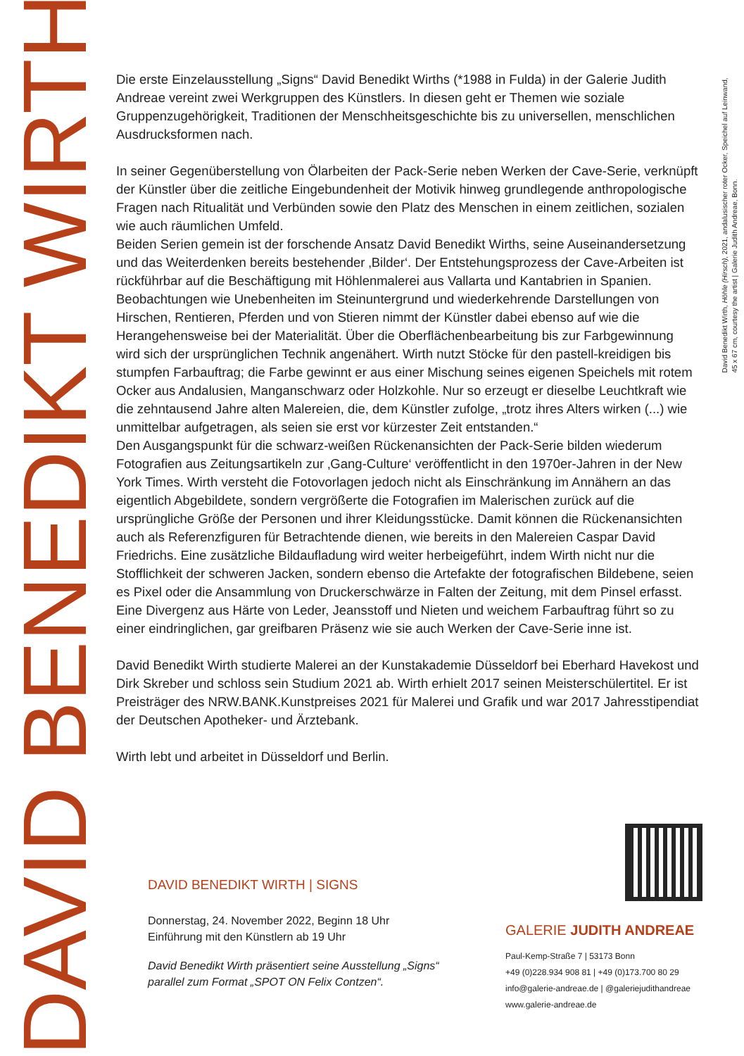DAVID BENEDIKT WIRTH
David Benedikt Wirth, Höhle (Hirsch), 2021, andalusischer roter Ocker, Speichel auf Leinwand,
45 x 67 cm, courtesy the artist | Galerie Judith Andreae, Bonn.
Die erste Einzelausstellung „Signs“ David Benedikt Wirths (*1988 in Fulda) in der Galerie Judith Andreae vereint zwei Werkgruppen des Künstlers. In diesen geht er Themen wie soziale Gruppenzugehörigkeit, Traditionen der Menschheitsgeschichte bis zu universellen, menschlichen Ausdrucksformen nach.
In seiner Gegenüberstellung von Ölarbeiten der Pack-Serie neben Werken der Cave-Serie, verknüpft der Künstler über die zeitliche Eingebundenheit der Motivik hinweg grundlegende anthropologische Fragen nach Ritualität und Verbünden sowie den Platz des Menschen in einem zeitlichen, sozialen wie auch räumlichen Umfeld.
Beiden Serien gemein ist der forschende Ansatz David Benedikt Wirths, seine Auseinandersetzung und das Weiterdenken bereits bestehender ‚Bilder‘. Der Entstehungsprozess der Cave-Arbeiten ist rückführbar auf die Beschäftigung mit Höhlenmalerei aus Vallarta und Kantabrien in Spanien. Beobachtungen wie Unebenheiten im Steinuntergrund und wiederkehrende Darstellungen von Hirschen, Rentieren, Pferden und von Stieren nimmt der Künstler dabei ebenso auf wie die Herangehensweise bei der Materialität. Über die Oberflächenbearbeitung bis zur Farbgewinnung wird sich der ursprünglichen Technik angenähert. Wirth nutzt Stöcke für den pastell-kreidigen bis stumpfen Farbauftrag; die Farbe gewinnt er aus einer Mischung seines eigenen Speichels mit rotem Ocker aus Andalusien, Manganschwarz oder Holzkohle. Nur so erzeugt er dieselbe Leuchtkraft wie die zehntausend Jahre alten Malereien, die, dem Künstler zufolge, „trotz ihres Alters wirken (...) wie unmittelbar aufgetragen, als seien sie erst vor kürzester Zeit entstanden.“
Den Ausgangspunkt für die schwarz-weißen Rückenansichten der Pack-Serie bilden wiederum Fotografien aus Zeitungsartikeln zur ‚Gang-Culture‘ veröffentlicht in den 1970er-Jahren in der New York Times. Wirth versteht die Fotovorlagen jedoch nicht als Einschränkung im Annähern an das eigentlich Abgebildete, sondern vergrößerte die Fotografien im Malerischen zurück auf die ursprüngliche Größe der Personen und ihrer Kleidungsstücke. Damit können die Rückenansichten auch als Referenzfiguren für Betrachtende dienen, wie bereits in den Malereien Caspar David Friedrichs. Eine zusätzliche Bildaufladung wird weiter herbeigeführt, indem Wirth nicht nur die Stofflichkeit der schweren Jacken, sondern ebenso die Artefakte der fotografischen Bildebene, seien es Pixel oder die Ansammlung von Druckerschwärze in Falten der Zeitung, mit dem Pinsel erfasst. Eine Divergenz aus Härte von Leder, Jeansstoff und Nieten und weichem Farbauftrag führt so zu einer eindringlichen, gar greifbaren Präsenz wie sie auch Werken der Cave-Serie inne ist.
David Benedikt Wirth studierte Malerei an der Kunstakademie Düsseldorf bei Eberhard Havekost und Dirk Skreber und schloss sein Studium 2021 ab. Wirth erhielt 2017 seinen Meisterschülertitel. Er ist Preisträger des NRW.BANK.Kunstpreises 2021 für Malerei und Grafik und war 2017 Jahresstipendiat der Deutschen Apotheker- und Ärztebank.
Wirth lebt und arbeitet in Düsseldorf und Berlin.
DAVID BENEDIKT WIRTH | SIGNS
Donnerstag, 24. November 2022, Beginn 18 Uhr
Einführung mit den Künstlern ab 19 Uhr
David Benedikt Wirth präsentiert seine Ausstellung „Signs“
parallel zum Format „SPOT ON Felix Contzen“.
GALERIE JUDITH ANDREAE
Paul-Kemp-Straße 7 | 53173 Bonn
+49 (0)228.934 908 81 | +49 (0)173.700 80 29
info@galerie-andreae.de | @galeriejudithandreae
www.galerie-andreae.de